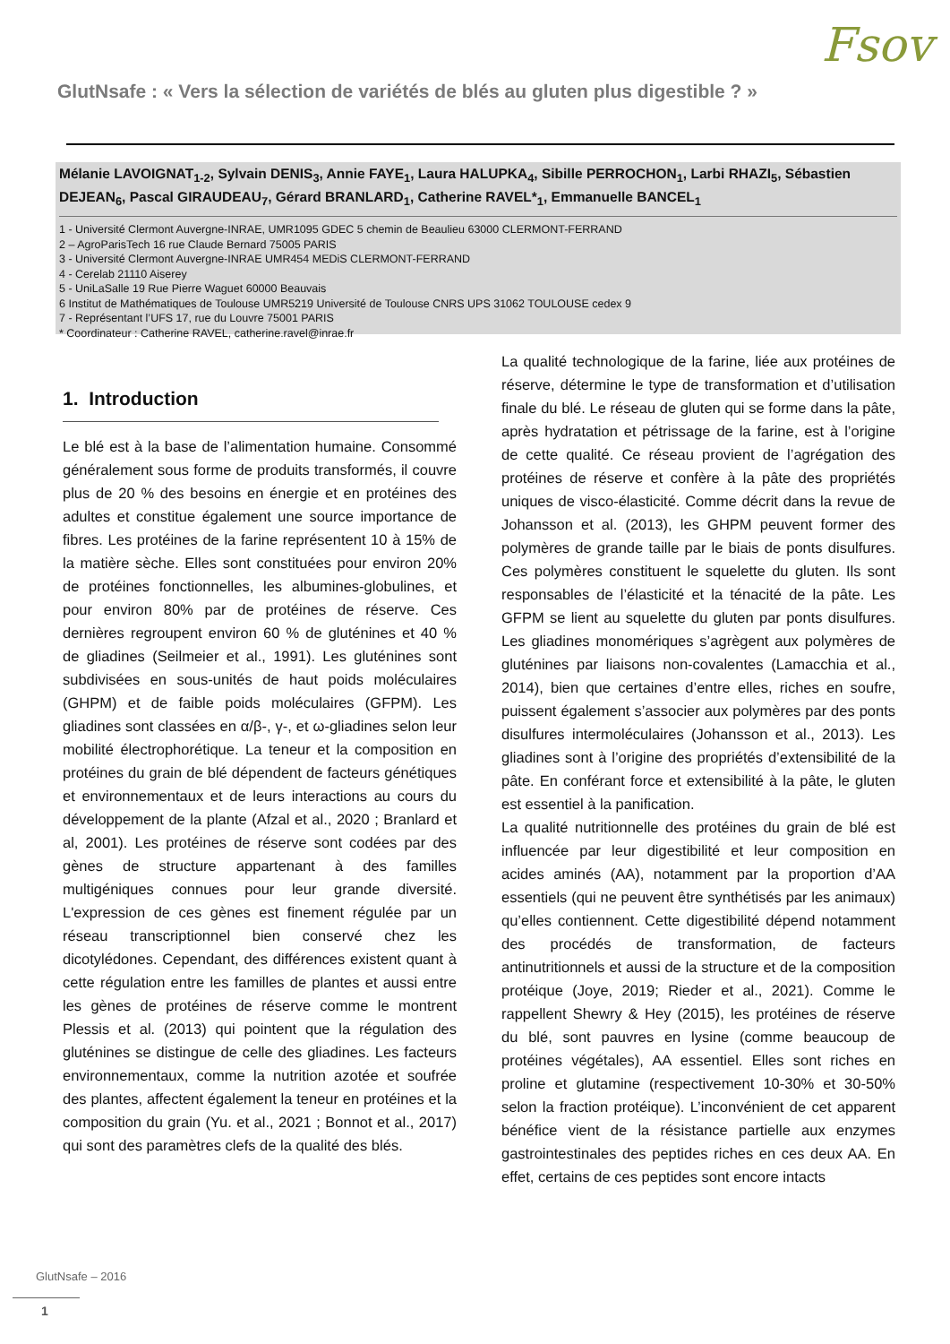Fsov
GlutNsafe : « Vers la sélection de variétés de blés au gluten plus digestible ? »
Mélanie LAVOIGNAT<sub>1-2</sub>, Sylvain DENIS<sub>3</sub>, Annie FAYE<sub>1</sub>, Laura HALUPKA<sub>4</sub>, Sibille PERROCHON<sub>1</sub>, Larbi RHAZI<sub>5</sub>, Sébastien DEJEAN<sub>6</sub>, Pascal GIRAUDEAU<sub>7</sub>, Gérard BRANLARD<sub>1</sub>, Catherine RAVEL*<sub>1</sub>, Emmanuelle BANCEL<sub>1</sub>
1 - Université Clermont Auvergne-INRAE, UMR1095 GDEC 5 chemin de Beaulieu 63000 CLERMONT-FERRAND
2 – AgroParisTech 16 rue Claude Bernard 75005 PARIS
3 - Université Clermont Auvergne-INRAE UMR454 MEDiS CLERMONT-FERRAND
4 - Cerelab 21110 Aiserey
5 - UniLaSalle 19 Rue Pierre Waguet 60000 Beauvais
6 Institut de Mathématiques de Toulouse UMR5219 Université de Toulouse CNRS UPS 31062 TOULOUSE cedex 9
7 - Représentant l’UFS 17, rue du Louvre 75001 PARIS
* Coordinateur : Catherine RAVEL, catherine.ravel@inrae.fr
1. Introduction
Le blé est à la base de l’alimentation humaine. Consommé généralement sous forme de produits transformés, il couvre plus de 20 % des besoins en énergie et en protéines des adultes et constitue également une source importance de fibres. Les protéines de la farine représentent 10 à 15% de la matière sèche. Elles sont constituées pour environ 20% de protéines fonctionnelles, les albumines-globulines, et pour environ 80% par de protéines de réserve. Ces dernières regroupent environ 60 % de gluténines et 40 % de gliadines (Seilmeier et al., 1991). Les gluténines sont subdivisées en sous-unités de haut poids moléculaires (GHPM) et de faible poids moléculaires (GFPM). Les gliadines sont classées en α/β-, γ-, et ω-gliadines selon leur mobilité électrophorétique. La teneur et la composition en protéines du grain de blé dépendent de facteurs génétiques et environnementaux et de leurs interactions au cours du développement de la plante (Afzal et al., 2020 ; Branlard et al, 2001). Les protéines de réserve sont codées par des gènes de structure appartenant à des familles multigéniques connues pour leur grande diversité. L'expression de ces gènes est finement régulée par un réseau transcriptionnel bien conservé chez les dicotylédones. Cependant, des différences existent quant à cette régulation entre les familles de plantes et aussi entre les gènes de protéines de réserve comme le montrent Plessis et al. (2013) qui pointent que la régulation des gluténines se distingue de celle des gliadines. Les facteurs environnementaux, comme la nutrition azotée et soufrée des plantes, affectent également la teneur en protéines et la composition du grain (Yu. et al., 2021 ; Bonnot et al., 2017) qui sont des paramètres clefs de la qualité des blés.
La qualité technologique de la farine, liée aux protéines de réserve, détermine le type de transformation et d’utilisation finale du blé. Le réseau de gluten qui se forme dans la pâte, après hydratation et pétrissage de la farine, est à l’origine de cette qualité. Ce réseau provient de l’agrégation des protéines de réserve et confère à la pâte des propriétés uniques de visco-élasticité. Comme décrit dans la revue de Johansson et al. (2013), les GHPM peuvent former des polymères de grande taille par le biais de ponts disulfures. Ces polymères constituent le squelette du gluten. Ils sont responsables de l’élasticité et la ténacité de la pâte. Les GFPM se lient au squelette du gluten par ponts disulfures. Les gliadines monomériques s’agrègent aux polymères de gluténines par liaisons non-covalentes (Lamacchia et al., 2014), bien que certaines d’entre elles, riches en soufre, puissent également s’associer aux polymères par des ponts disulfures intermoléculaires (Johansson et al., 2013). Les gliadines sont à l’origine des propriétés d’extensibilité de la pâte. En conférant force et extensibilité à la pâte, le gluten est essentiel à la panification.
La qualité nutritionnelle des protéines du grain de blé est influencée par leur digestibilité et leur composition en acides aminés (AA), notamment par la proportion d’AA essentiels (qui ne peuvent être synthétisés par les animaux) qu’elles contiennent. Cette digestibilité dépend notamment des procédés de transformation, de facteurs antinutritionnels et aussi de la structure et de la composition protéique (Joye, 2019; Rieder et al., 2021). Comme le rappellent Shewry & Hey (2015), les protéines de réserve du blé, sont pauvres en lysine (comme beaucoup de protéines végétales), AA essentiel. Elles sont riches en proline et glutamine (respectivement 10-30% et 30-50% selon la fraction protéique). L’inconvénient de cet apparent bénéfice vient de la résistance partielle aux enzymes gastrointestinales des peptides riches en ces deux AA. En effet, certains de ces peptides sont encore intacts
GlutNsafe – 2016
1